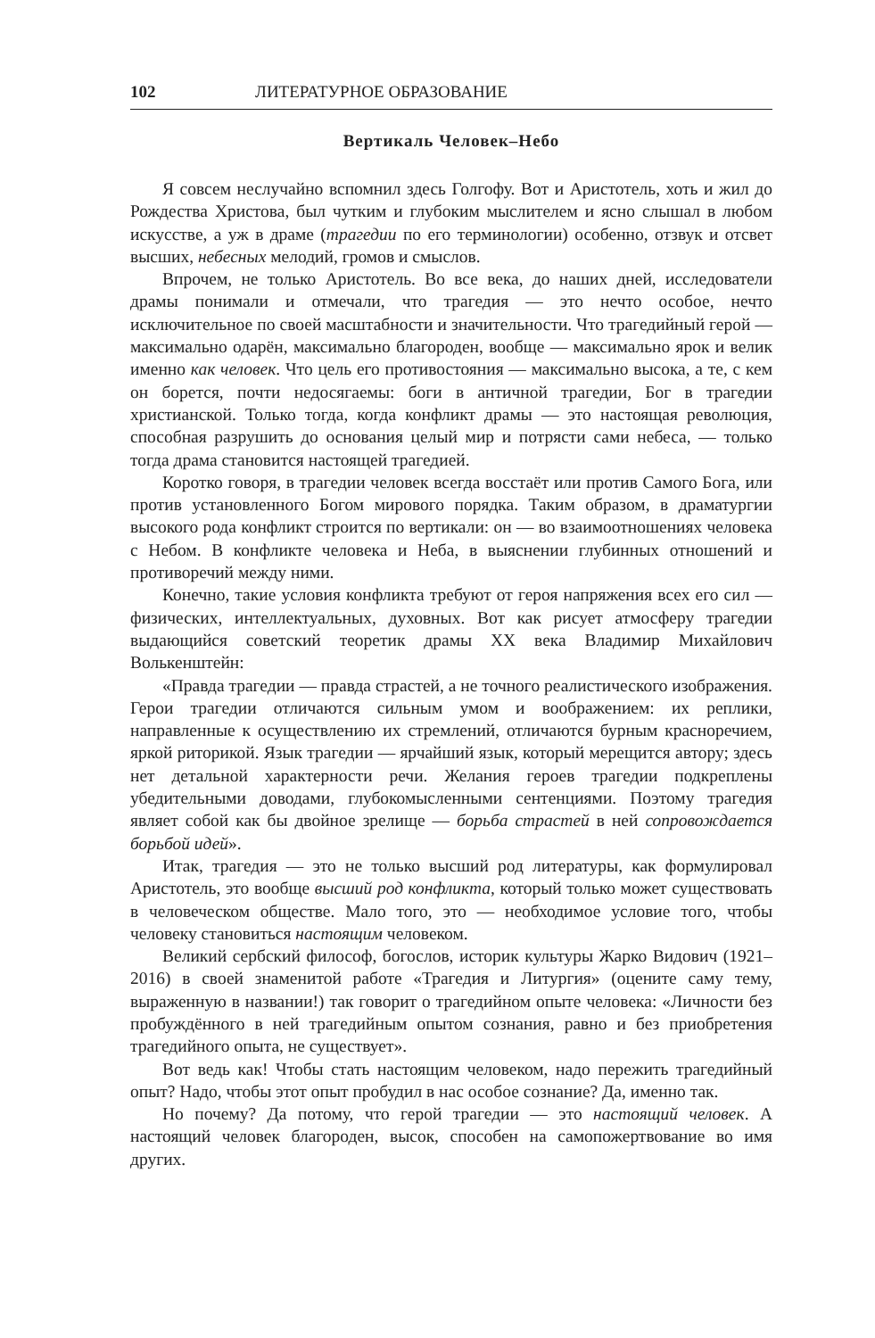102 ЛИТЕРАТУРНОЕ ОБРАЗОВАНИЕ
Вертикаль Человек–Небо
Я совсем неслучайно вспомнил здесь Голгофу. Вот и Аристотель, хоть и жил до Рождества Христова, был чутким и глубоким мыслителем и ясно слышал в любом искусстве, а уж в драме (трагедии по его терминологии) особенно, отзвук и отсвет высших, небесных мелодий, громов и смыслов.
Впрочем, не только Аристотель. Во все века, до наших дней, исследователи драмы понимали и отмечали, что трагедия — это нечто особое, нечто исключительное по своей масштабности и значительности. Что трагедийный герой — максимально одарён, максимально благороден, вообще — максимально ярок и велик именно как человек. Что цель его противостояния — максимально высока, а те, с кем он борется, почти недосягаемы: боги в античной трагедии, Бог в трагедии христианской. Только тогда, когда конфликт драмы — это настоящая революция, способная разрушить до основания целый мир и потрясти сами небеса, — только тогда драма становится настоящей трагедией.
Коротко говоря, в трагедии человек всегда восстаёт или против Самого Бога, или против установленного Богом мирового порядка. Таким образом, в драматургии высокого рода конфликт строится по вертикали: он — во взаимоотношениях человека с Небом. В конфликте человека и Неба, в выяснении глубинных отношений и противоречий между ними.
Конечно, такие условия конфликта требуют от героя напряжения всех его сил — физических, интеллектуальных, духовных. Вот как рисует атмосферу трагедии выдающийся советский теоретик драмы XX века Владимир Михайлович Волькенштейн:
«Правда трагедии — правда страстей, а не точного реалистического изображения. Герои трагедии отличаются сильным умом и воображением: их реплики, направленные к осуществлению их стремлений, отличаются бурным красноречием, яркой риторикой. Язык трагедии — ярчайший язык, который мерещится автору; здесь нет детальной характерности речи. Желания героев трагедии подкреплены убедительными доводами, глубокомысленными сентенциями. Поэтому трагедия являет собой как бы двойное зрелище — борьба страстей в ней сопровождается борьбой идей».
Итак, трагедия — это не только высший род литературы, как формулировал Аристотель, это вообще высший род конфликта, который только может существовать в человеческом обществе. Мало того, это — необходимое условие того, чтобы человеку становиться настоящим человеком.
Великий сербский философ, богослов, историк культуры Жарко Видович (1921–2016) в своей знаменитой работе «Трагедия и Литургия» (оцените саму тему, выраженную в названии!) так говорит о трагедийном опыте человека: «Личности без пробуждённого в ней трагедийным опытом сознания, равно и без приобретения трагедийного опыта, не существует».
Вот ведь как! Чтобы стать настоящим человеком, надо пережить трагедийный опыт? Надо, чтобы этот опыт пробудил в нас особое сознание? Да, именно так.
Но почему? Да потому, что герой трагедии — это настоящий человек. А настоящий человек благороден, высок, способен на самопожертвование во имя других.